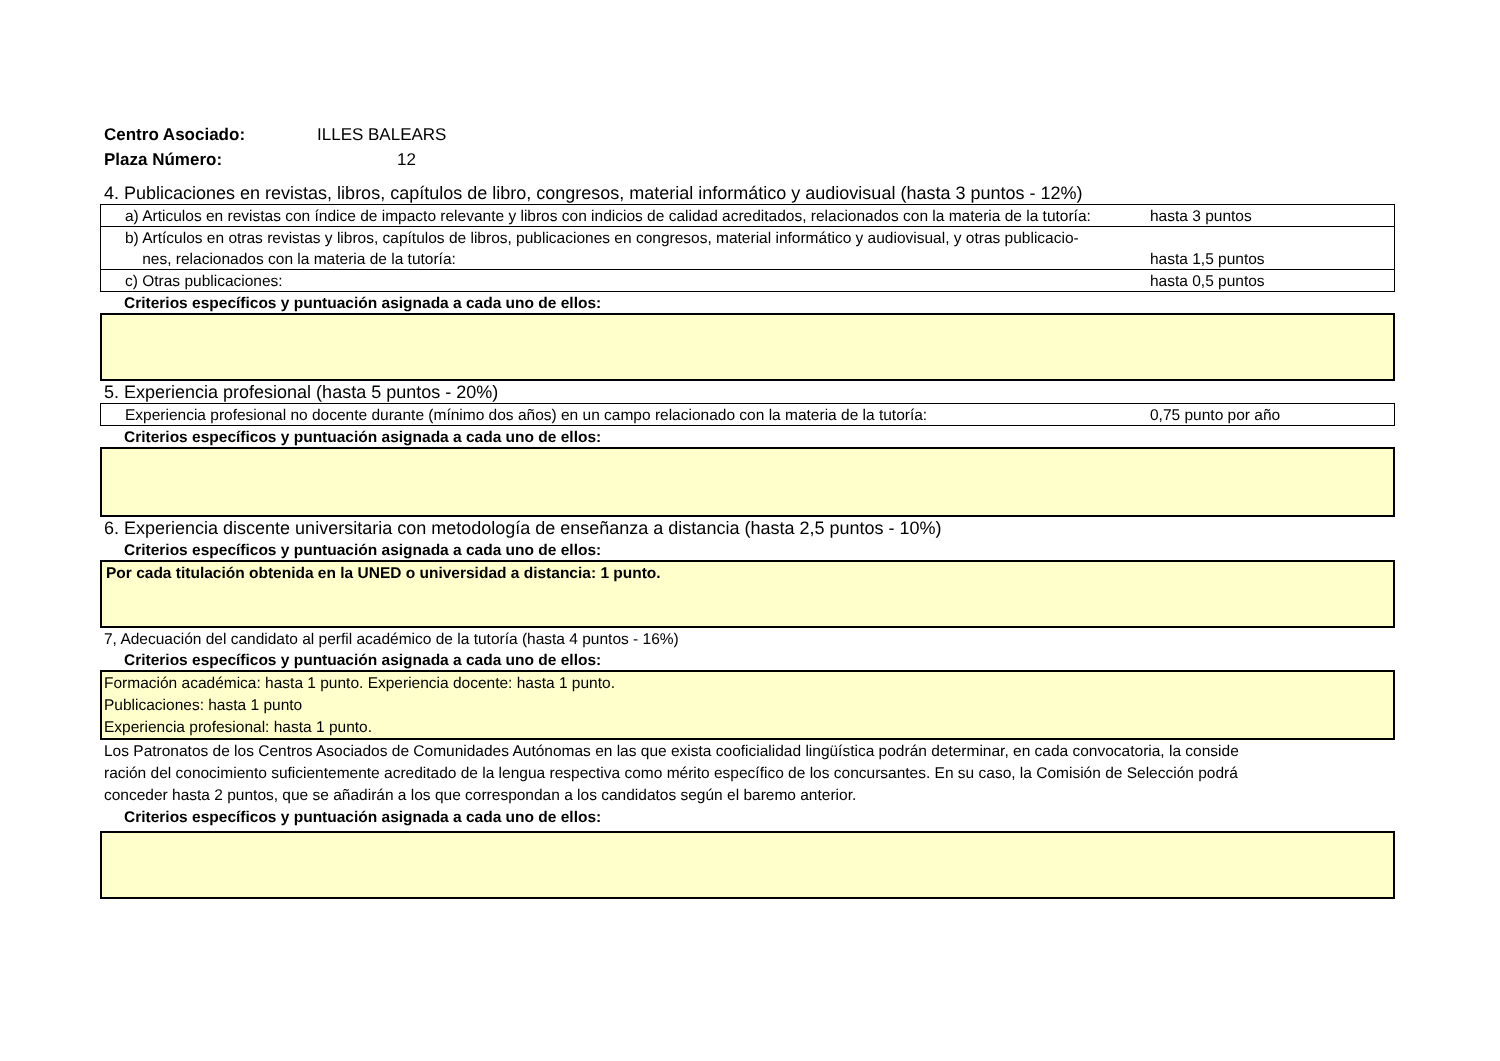Centro Asociado: ILLES BALEARS
Plaza Número: 12
4. Publicaciones en revistas, libros, capítulos de libro, congresos, material informático y audiovisual (hasta 3 puntos - 12%)
| a) Articulos en revistas con índice de impacto relevante y libros con indicios de calidad acreditados, relacionados con la materia de la tutoría: | hasta 3 puntos |
| b) Artículos en otras revistas y libros, capítulos de libros, publicaciones en congresos, material informático y audiovisual, y otras publicacio- nes, relacionados con la materia de la tutoría: | hasta 1,5 puntos |
| c) Otras publicaciones: | hasta 0,5 puntos |
Criterios específicos y puntuación asignada a cada uno de ellos:
5. Experiencia profesional (hasta 5 puntos - 20%)
| Experiencia profesional no docente durante (mínimo dos años) en un campo relacionado con la materia de la tutoría: | 0,75 punto por año |
Criterios específicos y puntuación asignada a cada uno de ellos:
6. Experiencia discente universitaria con metodología de enseñanza a distancia (hasta 2,5 puntos - 10%)
Criterios específicos y puntuación asignada a cada uno de ellos:
Por cada titulación obtenida en la UNED o universidad a distancia: 1 punto.
7, Adecuación del candidato al perfil académico de la tutoría (hasta 4 puntos - 16%)
Criterios específicos y puntuación asignada a cada uno de ellos:
Formación académica: hasta 1 punto. Experiencia docente: hasta 1 punto.
Publicaciones: hasta 1 punto
Experiencia profesional: hasta 1 punto.
Los Patronatos de los Centros Asociados de Comunidades Autónomas en las que exista cooficialidad lingüística podrán determinar, en cada convocatoria, la conside
ración del conocimiento suficientemente acreditado de la lengua respectiva como mérito específico de los concursantes. En su caso, la Comisión de Selección podrá
conceder hasta 2 puntos, que se añadirán a los que correspondan a los candidatos según el baremo anterior.
Criterios específicos y puntuación asignada a cada uno de ellos: